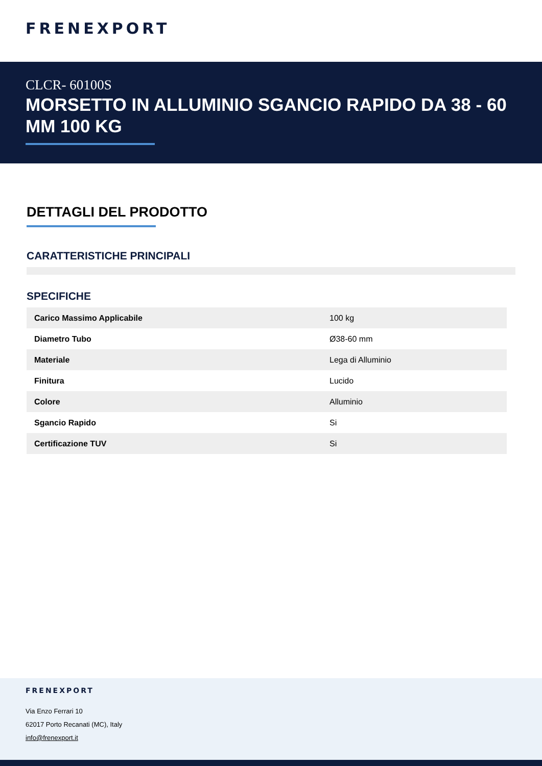FRENEXPORT
CLCR- 60100S
MORSETTO IN ALLUMINIO SGANCIO RAPIDO DA 38 - 60 MM 100 KG
DETTAGLI DEL PRODOTTO
CARATTERISTICHE PRINCIPALI
SPECIFICHE
| Carico Massimo Applicabile | 100 kg |
| Diametro Tubo | Ø38-60 mm |
| Materiale | Lega di Alluminio |
| Finitura | Lucido |
| Colore | Alluminio |
| Sgancio Rapido | Si |
| Certificazione TUV | Si |
FRENEXPORT
Via Enzo Ferrari 10
62017 Porto Recanati (MC), Italy
info@frenexport.it